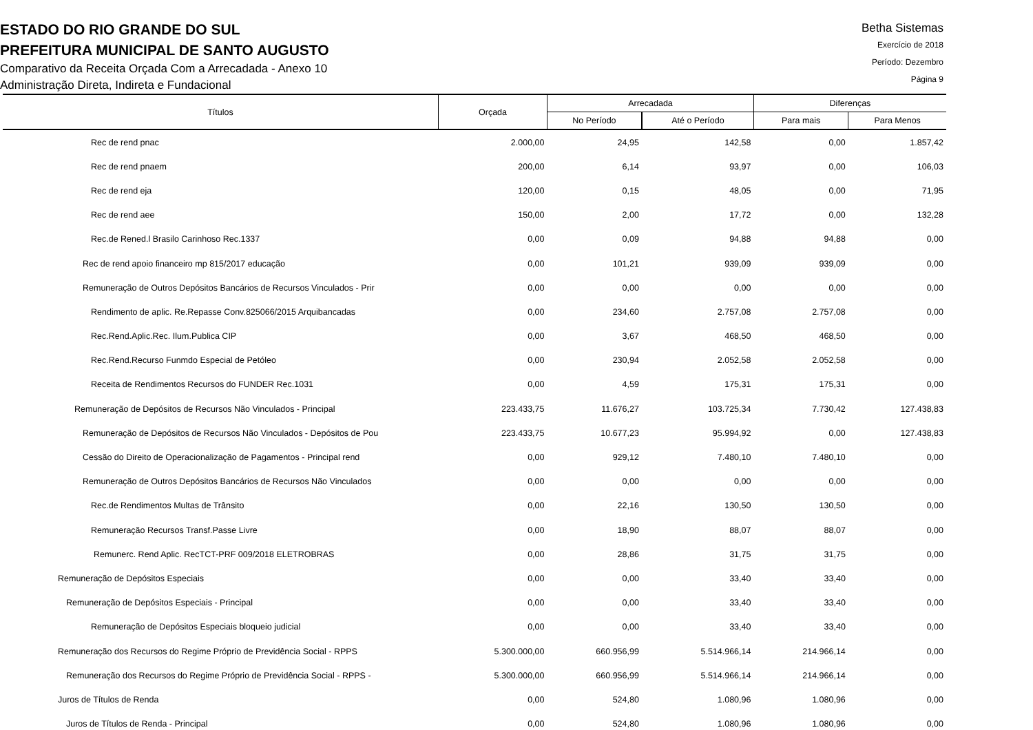ESTADO DO RIO GRANDE DO SUL
PREFEITURA MUNICIPAL DE SANTO AUGUSTO
Comparativo da Receita Orçada Com a Arrecadada - Anexo 10
Administração Direta, Indireta e Fundacional
Betha Sistemas
Exercício de 2018
Período: Dezembro
Página 9
| Títulos | Orçada | Arrecadada | | Diferenças | |
| --- | --- | --- | --- | --- | --- |
| | | No Período | Até o Período | Para mais | Para Menos |
| Rec de rend pnac | 2.000,00 | 24,95 | 142,58 | 0,00 | 1.857,42 |
| Rec de rend pnaem | 200,00 | 6,14 | 93,97 | 0,00 | 106,03 |
| Rec de rend eja | 120,00 | 0,15 | 48,05 | 0,00 | 71,95 |
| Rec de rend aee | 150,00 | 2,00 | 17,72 | 0,00 | 132,28 |
| Rec.de Rened.l Brasilo Carinhoso Rec.1337 | 0,00 | 0,09 | 94,88 | 94,88 | 0,00 |
| Rec de rend apoio financeiro mp 815/2017 educação | 0,00 | 101,21 | 939,09 | 939,09 | 0,00 |
| Remuneração de Outros Depósitos Bancários de Recursos Vinculados - Prir | 0,00 | 0,00 | 0,00 | 0,00 | 0,00 |
| Rendimento de aplic. Re.Repasse Conv.825066/2015 Arquibancadas | 0,00 | 234,60 | 2.757,08 | 2.757,08 | 0,00 |
| Rec.Rend.Aplic.Rec. Ilum.Publica CIP | 0,00 | 3,67 | 468,50 | 468,50 | 0,00 |
| Rec.Rend.Recurso Funmdo Especial de Petóleo | 0,00 | 230,94 | 2.052,58 | 2.052,58 | 0,00 |
| Receita de Rendimentos Recursos do FUNDER Rec.1031 | 0,00 | 4,59 | 175,31 | 175,31 | 0,00 |
| Remuneração de Depósitos de Recursos Não Vinculados - Principal | 223.433,75 | 11.676,27 | 103.725,34 | 7.730,42 | 127.438,83 |
| Remuneração de Depósitos de Recursos Não Vinculados - Depósitos de Pou | 223.433,75 | 10.677,23 | 95.994,92 | 0,00 | 127.438,83 |
| Cessão do Direito de Operacionalização de Pagamentos - Principal rend | 0,00 | 929,12 | 7.480,10 | 7.480,10 | 0,00 |
| Remuneração de Outros Depósitos Bancários de Recursos Não Vinculados | 0,00 | 0,00 | 0,00 | 0,00 | 0,00 |
| Rec.de Rendimentos Multas de Trânsito | 0,00 | 22,16 | 130,50 | 130,50 | 0,00 |
| Remuneração Recursos Transf.Passe Livre | 0,00 | 18,90 | 88,07 | 88,07 | 0,00 |
| Remunerc. Rend Aplic. RecTCT-PRF 009/2018 ELETROBRAS | 0,00 | 28,86 | 31,75 | 31,75 | 0,00 |
| Remuneração de Depósitos Especiais | 0,00 | 0,00 | 33,40 | 33,40 | 0,00 |
| Remuneração de Depósitos Especiais - Principal | 0,00 | 0,00 | 33,40 | 33,40 | 0,00 |
| Remuneração de Depósitos Especiais bloqueio judicial | 0,00 | 0,00 | 33,40 | 33,40 | 0,00 |
| Remuneração dos Recursos do Regime Próprio de Previdência Social - RPPS | 5.300.000,00 | 660.956,99 | 5.514.966,14 | 214.966,14 | 0,00 |
| Remuneração dos Recursos do Regime Próprio de Previdência Social - RPPS - | 5.300.000,00 | 660.956,99 | 5.514.966,14 | 214.966,14 | 0,00 |
| Juros de Títulos de Renda | 0,00 | 524,80 | 1.080,96 | 1.080,96 | 0,00 |
| Juros de Títulos de Renda - Principal | 0,00 | 524,80 | 1.080,96 | 1.080,96 | 0,00 |